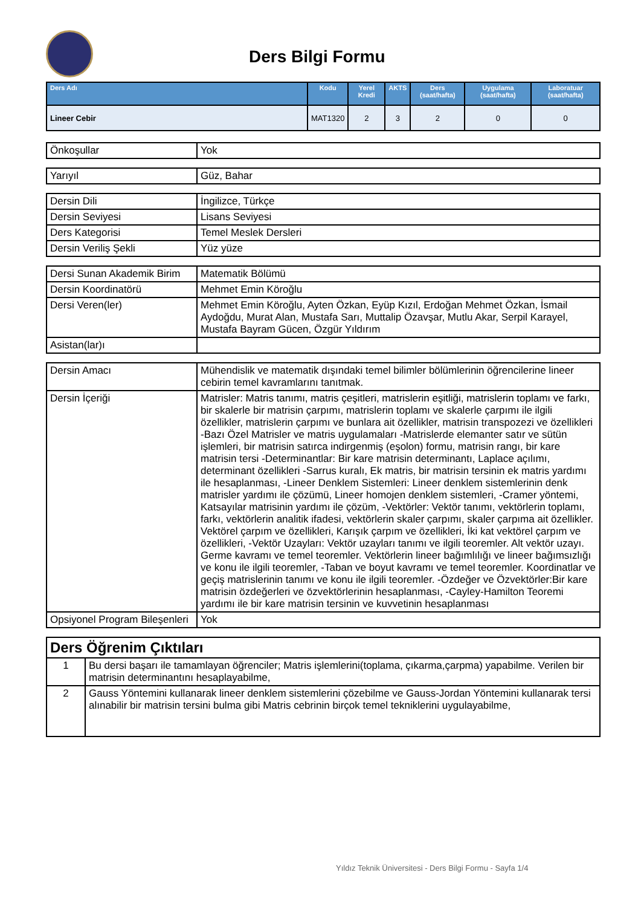Ders Bilgi Formu
| Ders Adı | Kodu | Yerel Kredi | AKTS | Ders (saat/hafta) | Uygulama (saat/hafta) | Laboratuar (saat/hafta) |
| --- | --- | --- | --- | --- | --- | --- |
| Lineer Cebir | MAT1320 | 2 | 3 | 2 | 0 | 0 |
| Önkoşullar | Yok |
| Yarıyıl | Güz, Bahar |
| Dersin Dili | İngilizce, Türkçe |
| Dersin Seviyesi | Lisans Seviyesi |
| Ders Kategorisi | Temel Meslek Dersleri |
| Dersin Veriliş Şekli | Yüz yüze |
| Dersi Sunan Akademik Birim | Matematik Bölümü |
| Dersin Koordinatörü | Mehmet Emin Köroğlu |
| Dersi Veren(ler) | Mehmet Emin Köroğlu, Ayten Özkan, Eyüp Kızıl, Erdoğan Mehmet Özkan, İsmail Aydoğdu, Murat Alan, Mustafa Sarı, Muttalip Özavşar, Mutlu Akar, Serpil Karayel, Mustafa Bayram Gücen, Özgür Yıldırım |
| Asistan(lar)ı | |
| Dersin Amacı | Mühendislik ve matematik dışındaki temel bilimler bölümlerinin öğrencilerine lineer cebirin temel kavramlarını tanıtmak. |
| Dersin İçeriği | Matrisler: Matris tanımı, matris çeşitleri, matrislerin eşitliği, matrislerin toplamı ve farkı, bir skalerle bir matrisin çarpımı, matrislerin toplamı ve skalerle çarpımı ile ilgili özellikler, matrislerin çarpımı ve bunlara ait özellikler, matrisin transpozezi ve özellikleri -Bazı Özel Matrisler ve matris uygulamaları -Matrislerde elemanter satır ve sütün işlemleri, bir matrisin satırca indirgenmiş (eşolon) formu, matrisin rangı, bir kare matrisin tersi -Determinantlar: Bir kare matrisin determinantı, Laplace açılımı, determinant özellikleri -Sarrus kuralı, Ek matris, bir matrisin tersinin ek matris yardımı ile hesaplanması, -Lineer Denklem Sistemleri: Lineer denklem sistemlerinin denk matrisler yardımı ile çözümü, Lineer homojen denklem sistemleri, -Cramer yöntemi, Katsayılar matrisinin yardımı ile çözüm, -Vektörler: Vektör tanımı, vektörlerin toplamı, farkı, vektörlerin analitik ifadesi, vektörlerin skaler çarpımı, skaler çarpıma ait özellikler. Vektörel çarpım ve özellikleri, Karışık çarpım ve özellikleri, İki kat vektörel çarpım ve özellikleri, -Vektör Uzayları: Vektör uzayları tanımı ve ilgili teoremler. Alt vektör uzayı. Germe kavramı ve temel teoremler. Vektörlerin lineer bağımlılığı ve lineer bağımsızlığı ve konu ile ilgili teoremler, -Taban ve boyut kavramı ve temel teoremler. Koordinatlar ve geçiş matrislerinin tanımı ve konu ile ilgili teoremler. -Özdeğer ve Özvektörler:Bir kare matrisin özdeğerleri ve özvektörlerinin hesaplanması, -Cayley-Hamilton Teoremi yardımı ile bir kare matrisin tersinin ve kuvvetinin hesaplanması |
| Opsiyonel Program Bileşenleri | Yok |
| Ders Öğrenim Çıktıları | |
| --- | --- |
| 1 | Bu dersi başarı ile tamamlayan öğrenciler; Matris işlemlerini(toplama, çıkarma,çarpma) yapabilme. Verilen bir matrisin determinantını hesaplayabilme, |
| 2 | Gauss Yöntemini kullanarak lineer denklem sistemlerini çözebilme ve Gauss-Jordan Yöntemini kullanarak tersi alınabilir bir matrisin tersini bulma gibi Matris cebrinin birçok temel tekniklerini uygulayabilme, |
Yıldız Teknik Üniversitesi - Ders Bilgi Formu - Sayfa 1/4